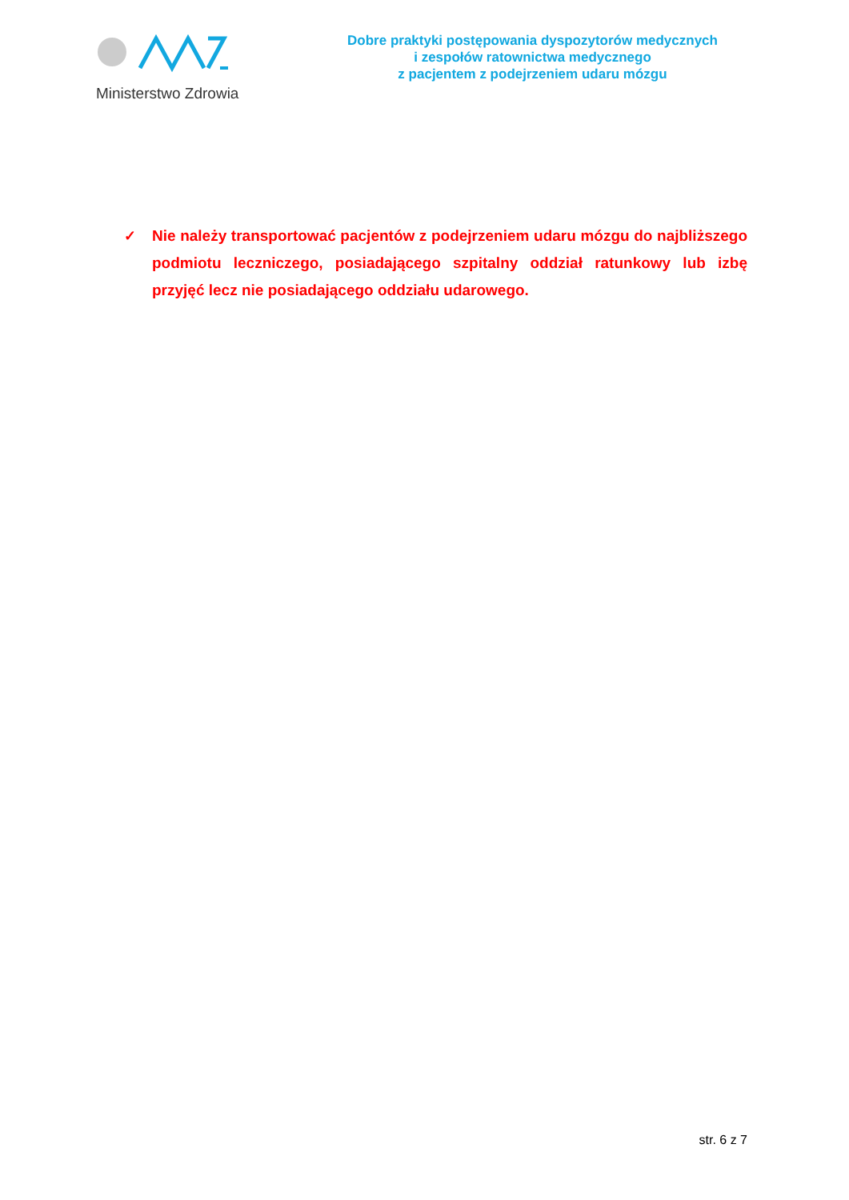Ministerstwo Zdrowia
Dobre praktyki postępowania dyspozytorów medycznych
i zespołów ratownictwa medycznego
z pacjentem z podejrzeniem udaru mózgu
✓ Nie należy transportować pacjentów z podejrzeniem udaru mózgu do najbliższego podmiotu leczniczego, posiadającego szpitalny oddział ratunkowy lub izbę przyjęć lecz nie posiadającego oddziału udarowego.
str. 6 z 7